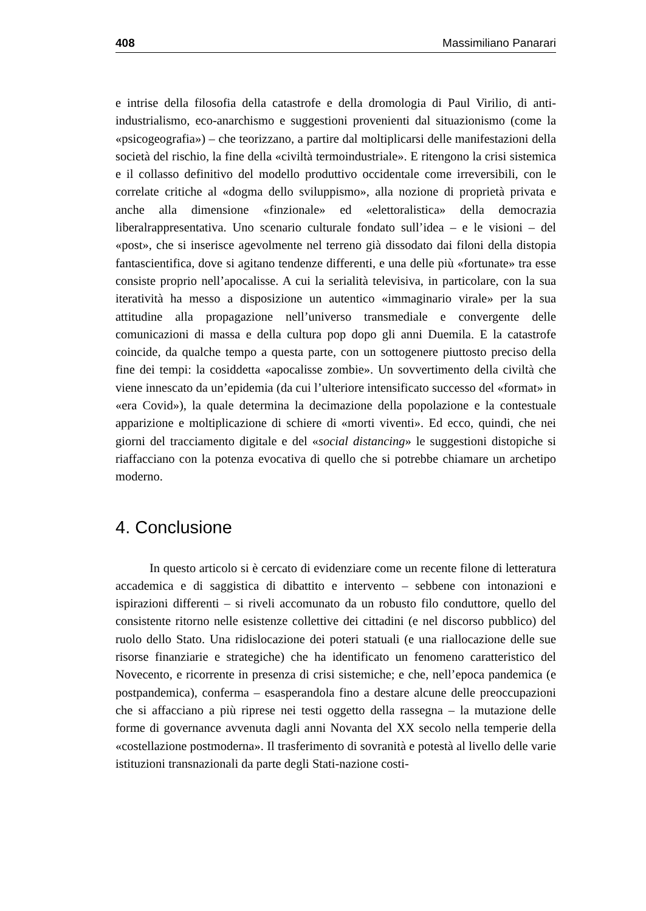408 Massimiliano Panarari
e intrise della filosofia della catastrofe e della dromologia di Paul Virilio, di anti-industrialismo, eco-anarchismo e suggestioni provenienti dal situazionismo (come la «psicogeografia») – che teorizzano, a partire dal moltiplicarsi delle manifestazioni della società del rischio, la fine della «civiltà termoindustriale». E ritengono la crisi sistemica e il collasso definitivo del modello produttivo occidentale come irreversibili, con le correlate critiche al «dogma dello sviluppismo», alla nozione di proprietà privata e anche alla dimensione «finzionale» ed «elettoralistica» della democrazia liberalrappresentativa. Uno scenario culturale fondato sull’idea – e le visioni – del «post», che si inserisce agevolmente nel terreno già dissodato dai filoni della distopia fantascientifica, dove si agitano tendenze differenti, e una delle più «fortunate» tra esse consiste proprio nell’apocalisse. A cui la serialità televisiva, in particolare, con la sua iteratività ha messo a disposizione un autentico «immaginario virale» per la sua attitudine alla propagazione nell’universo transmediale e convergente delle comunicazioni di massa e della cultura pop dopo gli anni Duemila. E la catastrofe coincide, da qualche tempo a questa parte, con un sottogenere piuttosto preciso della fine dei tempi: la cosiddetta «apocalisse zombie». Un sovvertimento della civiltà che viene innescato da un’epidemia (da cui l’ulteriore intensificato successo del «format» in «era Covid»), la quale determina la decimazione della popolazione e la contestuale apparizione e moltiplicazione di schiere di «morti viventi». Ed ecco, quindi, che nei giorni del tracciamento digitale e del «social distancing» le suggestioni distopiche si riaffacciano con la potenza evocativa di quello che si potrebbe chiamare un archetipo moderno.
4. Conclusione
In questo articolo si è cercato di evidenziare come un recente filone di letteratura accademica e di saggistica di dibattito e intervento – sebbene con intonazioni e ispirazioni differenti – si riveli accomunato da un robusto filo conduttore, quello del consistente ritorno nelle esistenze collettive dei cittadini (e nel discorso pubblico) del ruolo dello Stato. Una ridislocazione dei poteri statuali (e una riallocazione delle sue risorse finanziarie e strategiche) che ha identificato un fenomeno caratteristico del Novecento, e ricorrente in presenza di crisi sistemiche; e che, nell’epoca pandemica (e postpandemica), conferma – esasperandola fino a destare alcune delle preoccupazioni che si affacciano a più riprese nei testi oggetto della rassegna – la mutazione delle forme di governance avvenuta dagli anni Novanta del XX secolo nella temperie della «costellazione postmoderna». Il trasferimento di sovranità e potestà al livello delle varie istituzioni transnazionali da parte degli Stati-nazione costi-